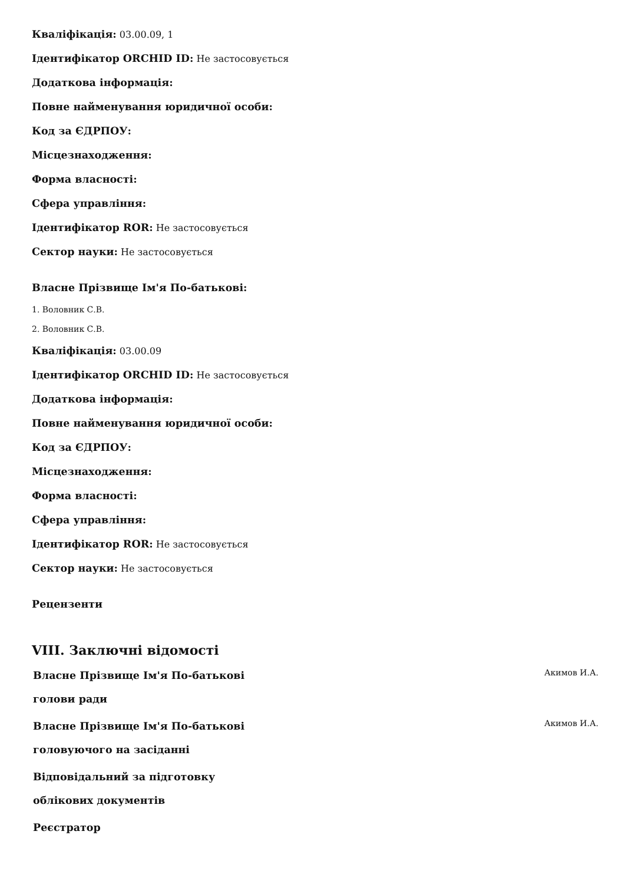Кваліфікація: 03.00.09, 1
Ідентифікатор ORCHID ID: Не застосовується
Додаткова інформація:
Повне найменування юридичної особи:
Код за ЄДРПОУ:
Місцезнаходження:
Форма власності:
Сфера управління:
Ідентифікатор ROR: Не застосовується
Сектор науки: Не застосовується
Власне Прізвище Ім'я По-батькові:
1. Воловник С.В.
2. Воловник С.В.
Кваліфікація: 03.00.09
Ідентифікатор ORCHID ID: Не застосовується
Додаткова інформація:
Повне найменування юридичної особи:
Код за ЄДРПОУ:
Місцезнаходження:
Форма власності:
Сфера управління:
Ідентифікатор ROR: Не застосовується
Сектор науки: Не застосовується
Рецензенти
VIII. Заключні відомості
| Власне Прізвище Ім'я По-батькові голови ради | Акимов И.А. |
| Власне Прізвище Ім'я По-батькові головуючого на засіданні | Акимов И.А. |
| Відповідальний за підготовку облікових документів | |
| Реєстратор | |